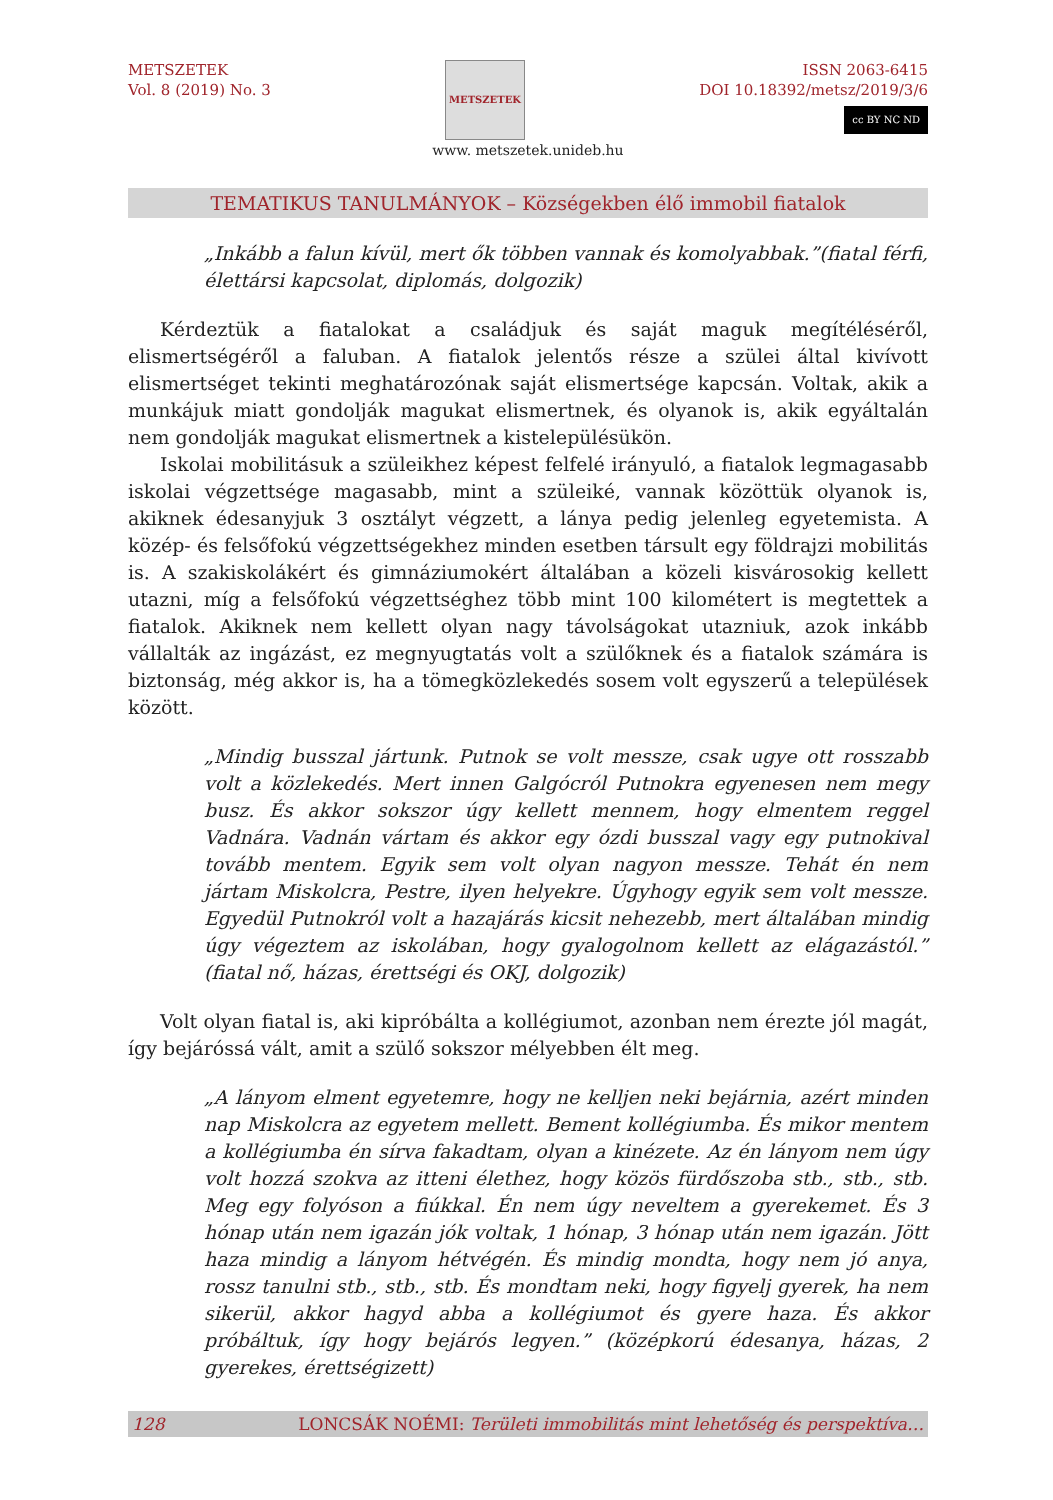METSZETEK
Vol. 8 (2019) No. 3
METSZETEK
ISSN 2063-6415
DOI 10.18392/metsz/2019/3/6
cc BY NC ND
www. metszetek.unideb.hu
TEMATIKUS TANULMÁNYOK – Községekben élő immobil fiatalok
„Inkább a falun kívül, mert ők többen vannak és komolyabbak.”(fiatal férfi, élettársi kapcsolat, diplomás, dolgozik)
Kérdeztük a fiatalokat a családjuk és saját maguk megítéléséről, elismertségéről a faluban. A fiatalok jelentős része a szülei által kivívott elismertséget tekinti meghatározónak saját elismertsége kapcsán. Voltak, akik a munkájuk miatt gondolják magukat elismertnek, és olyanok is, akik egyáltalán nem gondolják magukat elismertnek a kistelepülésükön.
Iskolai mobilitásuk a szüleikhez képest felfelé irányuló, a fiatalok legmagasabb iskolai végzettsége magasabb, mint a szüleiké, vannak közöttük olyanok is, akiknek édesanyjuk 3 osztályt végzett, a lánya pedig jelenleg egyetemista. A közép- és felsőfokú végzettségekhez minden esetben társult egy földrajzi mobilitás is. A szakiskolákért és gimnáziumokért általában a közeli kisvárosokig kellett utazni, míg a felsőfokú végzettséghez több mint 100 kilométert is megtettek a fiatalok. Akiknek nem kellett olyan nagy távolságokat utazniuk, azok inkább vállalták az ingázást, ez megnyugtatás volt a szülőknek és a fiatalok számára is biztonság, még akkor is, ha a tömegközlekedés sosem volt egyszerű a települések között.
„Mindig busszal jártunk. Putnok se volt messze, csak ugye ott rosszabb volt a közlekedés. Mert innen Galgócról Putnokra egyenesen nem megy busz. És akkor sokszor úgy kellett mennem, hogy elmentem reggel Vadnára. Vadnán vártam és akkor egy ózdi busszal vagy egy putnokival tovább mentem. Egyik sem volt olyan nagyon messze. Tehát én nem jártam Miskolcra, Pestre, ilyen helyekre. Úgyhogy egyik sem volt messze. Egyedül Putnokról volt a hazajárás kicsit nehezebb, mert általában mindig úgy végeztem az iskolában, hogy gyalogolnom kellett az elágazástól.” (fiatal nő, házas, érettségi és OKJ, dolgozik)
Volt olyan fiatal is, aki kipróbálta a kollégiumot, azonban nem érezte jól magát, így bejáróssá vált, amit a szülő sokszor mélyebben élt meg.
„A lányom elment egyetemre, hogy ne kelljen neki bejárnia, azért minden nap Miskolcra az egyetem mellett. Bement kollégiumba. És mikor mentem a kollégiumba én sírva fakadtam, olyan a kinézete. Az én lányom nem úgy volt hozzá szokva az itteni élethez, hogy közös fürdőszoba stb., stb., stb. Meg egy folyóson a fiúkkal. Én nem úgy neveltem a gyerekemet. És 3 hónap után nem igazán jók voltak, 1 hónap, 3 hónap után nem igazán. Jött haza mindig a lányom hétvégén. És mindig mondta, hogy nem jó anya, rossz tanulni stb., stb., stb. És mondtam neki, hogy figyelj gyerek, ha nem sikerül, akkor hagyd abba a kollégiumot és gyere haza. És akkor próbáltuk, így hogy bejárós legyen.” (középkorú édesanya, házas, 2 gyerekes, érettségizett)
128 LONCSÁK NOÉMI: Területi immobilitás mint lehetőség és perspektíva…